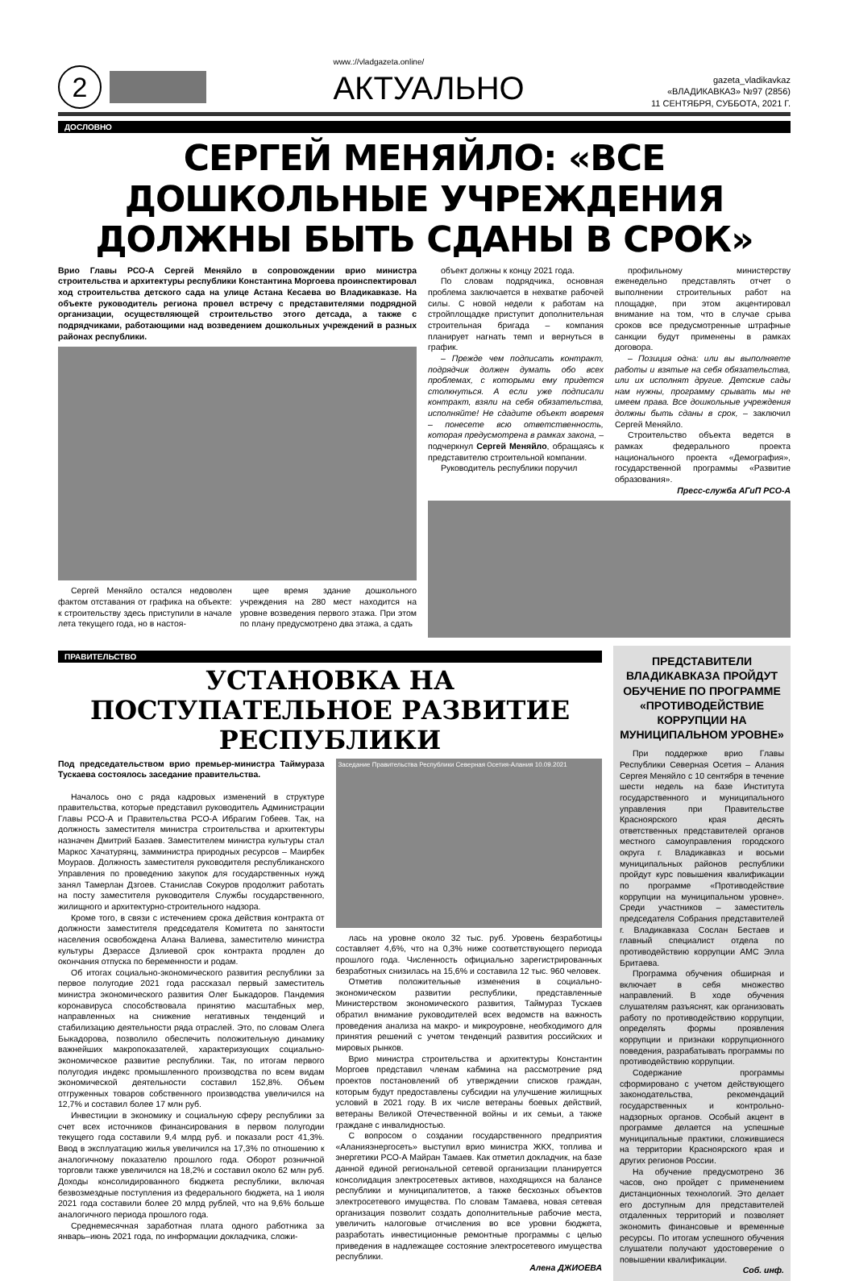2
www.://vladgazeta.online/
АКТУАЛЬНО
gazeta_vladikavkaz
«ВЛАДИКАВКАЗ» №97 (2856)
11 СЕНТЯБРЯ, СУББОТА, 2021 Г.
ДОСЛОВНО
СЕРГЕЙ МЕНЯЙЛО: «ВСЕ ДОШКОЛЬНЫЕ УЧРЕЖДЕНИЯ ДОЛЖНЫ БЫТЬ СДАНЫ В СРОК»
Врио Главы РСО-А Сергей Меняйло в сопровождении врио министра строительства и архитектуры республики Константина Моргоева проинспектировал ход строительства детского сада на улице Аста­на Кесаева во Владикавказе. На объекте руководитель региона провел встречу с представителями подрядной организации, осуществляющей строительство этого детсада, а также с подрядчиками, работающими над возведением дошкольных учреждений в разных районах республики.
Сергей Меняйло остался недоволен фактом отставания от графика на объекте: к строительству здесь приступили в начале лета текущего года, но в настоя-
щее время здание дошкольного учреждения на 280 мест находится на уровне возведения первого этажа. При этом по плану предусмотрено два этажа, а сдать
объект должны к концу 2021 года.
По словам подрядчика, основная проблема заключается в нехватке рабочей силы. С новой недели к работам на стройплощадке приступит дополнительная строительная бригада – компания планирует нагнать темп и вернуться в график.
– Прежде чем подписать контракт, подрядчик должен думать обо всех проблемах, с которыми ему придется столкнуться. А если уже подписали контракт, взяли на себя обязательства, исполняйте! Не сдадите объект вовремя – понесете всю ответственность, которая предусмотрена в рамках закона, – подчеркнул Сергей Меняйло, обращаясь к представителю строительной компании.
Руководитель республики поручил
профильному министерству еженедельно представлять отчет о выполнении строительных работ на площадке, при этом акцентировал внимание на том, что в случае срыва сроков все предусмотренные штрафные санкции будут применены в рамках договора.
– Позиция одна: или вы выполняете работы и взятые на себя обязательства, или их исполнят другие. Детские сады нам нужны, программу срывать мы не имеем права. Все дошкольные учреждения должны быть сданы в срок, – заключил Сергей Меняйло.
Строительство объекта ведется в рамках федерального проекта национального проекта «Демография», государственной программы «Развитие образования».
Пресс-служба АГиП РСО-А
ПРАВИТЕЛЬСТВО
УСТАНОВКА НА ПОСТУПАТЕЛЬНОЕ РАЗВИТИЕ РЕСПУБЛИКИ
Под председательством врио премьер-министра Таймураза Тускаева состоялось заседание правительства.
Началось оно с ряда кадровых изменений в структуре правительства, которые представил руководитель Администрации Главы РСО-А и Правительства РСО-А Ибрагим Гобеев. Так, на должность заместителя министра строительства и архитектуры назначен Дмитрий Базаев. Заместителем министра культуры стал Маркос Хачатурянц, замминистра природных ресурсов – Маирбек Моураов. Должность заместителя руководителя республиканского Управления по проведению закупок для государственных нужд занял Тамерлан Дзгоев. Станислав Сокуров продолжит работать на посту заместителя руководителя Службы государственного, жилищного и архитектурно-строительного надзора.
Кроме того, в связи с истечением срока действия контракта от должности заместителя председателя Комитета по занятости населения освобождена Алана Валиева, заместителю министра культуры Дзерассе Дзлиевой срок контракта продлен до окончания отпуска по беременности и родам.
Об итогах социально-экономического развития республики за первое полугодие 2021 года рассказал первый заместитель министра экономического развития Олег Быкадоров. Пандемия коронавируса способствовала принятию масштабных мер, направленных на снижение негативных тенденций и стабилизацию деятельности ряда отраслей. Это, по словам Олега Быкадорова, позволило обеспечить положительную динамику важнейших макропоказателей, характеризующих социально-экономическое развитие республики. Так, по итогам первого полугодия индекс промышленного производства по всем видам экономической деятельности составил 152,8%. Объем отгруженных товаров собственного производства увеличился на 12,7% и составил более 17 млн руб.
Инвестиции в экономику и социальную сферу республики за счет всех источников финансирования в первом полугодии текущего года составили 9,4 млрд руб. и показали рост 41,3%. Ввод в эксплуатацию жилья увеличился на 17,3% по отношению к аналогичному показателю прошлого года. Оборот розничной торговли также увеличился на 18,2% и составил около 62 млн руб. Доходы консолидированного бюджета республики, включая безвозмездные поступления из федерального бюджета, на 1 июля 2021 года составили более 20 млрд рублей, что на 9,6% больше аналогичного периода прошлого года.
Среднемесячная заработная плата одного работника за январь–июнь 2021 года, по информации докладчика, сложи-
Заседание Правительства Республики Северная Осетия-Алания 10.09.2021
лась на уровне около 32 тыс. руб. Уровень безработицы составляет 4,6%, что на 0,3% ниже соответствующего периода прошлого года. Численность официально зарегистрированных безработных снизилась на 15,6% и составила 12 тыс. 960 человек.
Отметив положительные изменения в социально-экономическом развитии республики, представленные Министерством экономического развития, Таймураз Тускаев обратил внимание руководителей всех ведомств на важность проведения анализа на макро- и микроуровне, необходимого для принятия решений с учетом тенденций развития российских и мировых рынков.
Врио министра строительства и архитектуры Константин Моргоев представил членам кабмина на рассмотрение ряд проектов постановлений об утверждении списков граждан, которым будут предоставлены субсидии на улучшение жилищных условий в 2021 году. В их числе ветераны боевых действий, ветераны Великой Отечественной войны и их семьи, а также граждане с инвалидностью.
С вопросом о создании государственного предприятия «Аланияэнергосеть» выступил врио министра ЖКХ, топлива и энергетики РСО-А Майран Тамаев. Как отметил докладчик, на базе данной единой региональной сетевой организации планируется консолидация электросетевых активов, находящихся на балансе республики и муниципалитетов, а также бесхозных объектов электросетевого имущества. По словам Тамаева, новая сетевая организация позволит создать дополнительные рабочие места, увеличить налоговые отчисления во все уровни бюджета, разработать инвестиционные ремонтные программы с целью приведения в надлежащее состояние электросетевого имущества республики.
Алена ДЖИОЕВА
ПРЕДСТАВИТЕЛИ ВЛАДИКАВКАЗА ПРОЙДУТ ОБУЧЕНИЕ ПО ПРОГРАММЕ «ПРОТИВОДЕЙСТВИЕ КОРРУПЦИИ НА МУНИЦИПАЛЬНОМ УРОВНЕ»
При поддержке врио Главы Республики Северная Осетия – Алания Сергея Меняйло с 10 сентября в течение шести недель на базе Института государственного и муниципального управления при Правительстве Красноярского края десять ответственных представителей органов местного самоуправления городского округа г. Владикавказ и восьми муниципальных районов республики пройдут курс повышения квалификации по программе «Противодействие коррупции на муниципальном уровне». Среди участников – заместитель председателя Собрания представителей г. Владикавказа Сослан Бестаев и главный специалист отдела по противодействию коррупции АМС Элла Бритаева.
Программа обучения обширная и включает в себя множество направлений. В ходе обучения слушателям разъяснят, как организовать работу по противодействию коррупции, определять формы проявления коррупции и признаки коррупционного поведения, разрабатывать программы по противодействию коррупции.
Содержание программы сформировано с учетом действующего законодательства, рекомендаций государственных и контрольно-надзорных органов. Особый акцент в программе делается на успешные муниципальные практики, сложившиеся на территории Красноярского края и других регионов России.
На обучение предусмотрено 36 часов, оно пройдет с применением дистанционных технологий. Это делает его доступным для представителей отдаленных территорий и позволяет экономить финансовые и временные ресурсы. По итогам успешного обучения слушатели получают удостоверение о повышении квалификации.
Соб. инф.